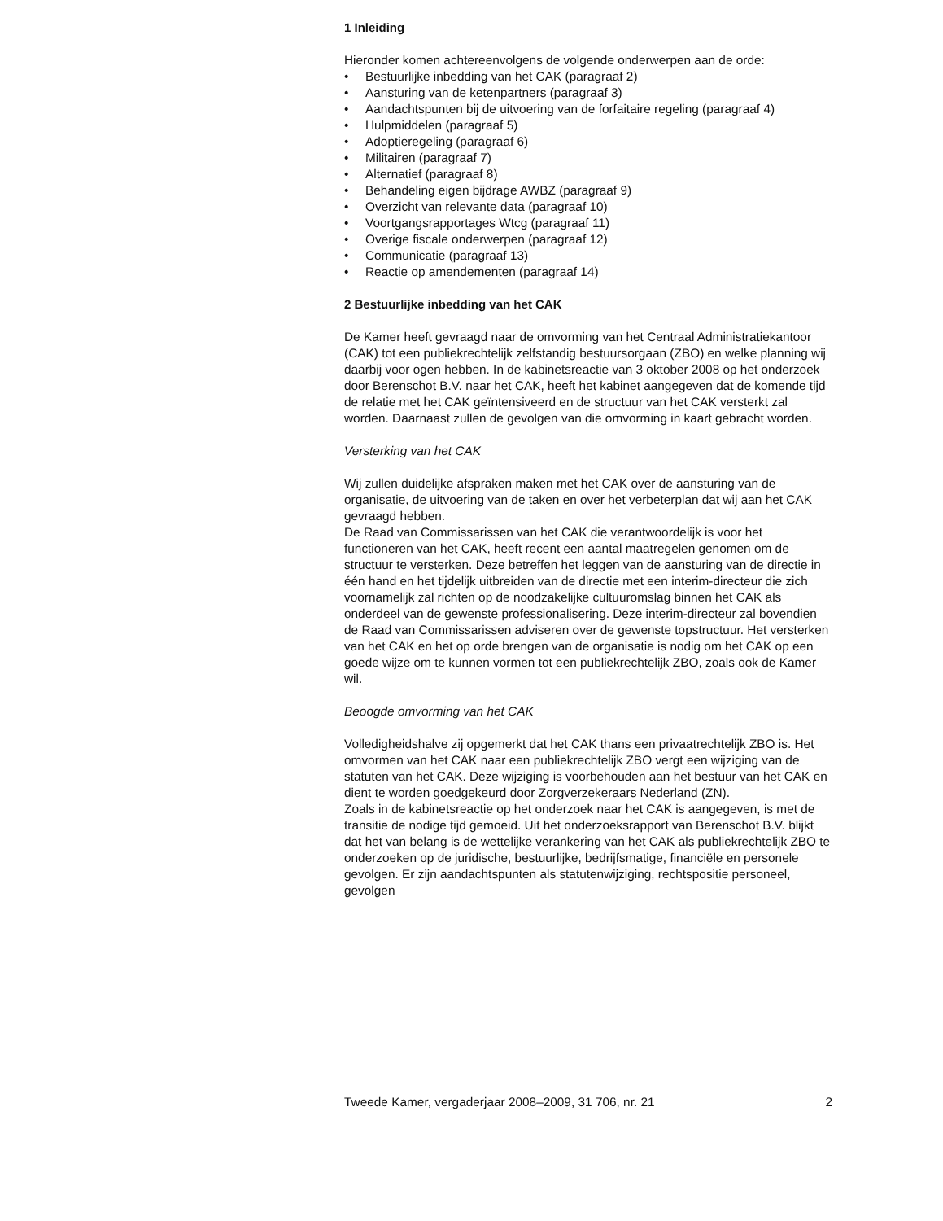1 Inleiding
Hieronder komen achtereenvolgens de volgende onderwerpen aan de orde:
• Bestuurlijke inbedding van het CAK (paragraaf 2)
• Aansturing van de ketenpartners (paragraaf 3)
• Aandachtspunten bij de uitvoering van de forfaitaire regeling (paragraaf 4)
• Hulpmiddelen (paragraaf 5)
• Adoptieregeling (paragraaf 6)
• Militairen (paragraaf 7)
• Alternatief (paragraaf 8)
• Behandeling eigen bijdrage AWBZ (paragraaf 9)
• Overzicht van relevante data (paragraaf 10)
• Voortgangsrapportages Wtcg (paragraaf 11)
• Overige fiscale onderwerpen (paragraaf 12)
• Communicatie (paragraaf 13)
• Reactie op amendementen (paragraaf 14)
2 Bestuurlijke inbedding van het CAK
De Kamer heeft gevraagd naar de omvorming van het Centraal Administratiekantoor (CAK) tot een publiekrechtelijk zelfstandig bestuursorgaan (ZBO) en welke planning wij daarbij voor ogen hebben. In de kabinetsreactie van 3 oktober 2008 op het onderzoek door Berenschot B.V. naar het CAK, heeft het kabinet aangegeven dat de komende tijd de relatie met het CAK geïntensiveerd en de structuur van het CAK versterkt zal worden. Daarnaast zullen de gevolgen van die omvorming in kaart gebracht worden.
Versterking van het CAK
Wij zullen duidelijke afspraken maken met het CAK over de aansturing van de organisatie, de uitvoering van de taken en over het verbeterplan dat wij aan het CAK gevraagd hebben.
De Raad van Commissarissen van het CAK die verantwoordelijk is voor het functioneren van het CAK, heeft recent een aantal maatregelen genomen om de structuur te versterken. Deze betreffen het leggen van de aansturing van de directie in één hand en het tijdelijk uitbreiden van de directie met een interim-directeur die zich voornamelijk zal richten op de noodzakelijke cultuuromslag binnen het CAK als onderdeel van de gewenste professionalisering. Deze interim-directeur zal bovendien de Raad van Commissarissen adviseren over de gewenste topstructuur. Het versterken van het CAK en het op orde brengen van de organisatie is nodig om het CAK op een goede wijze om te kunnen vormen tot een publiekrechtelijk ZBO, zoals ook de Kamer wil.
Beoogde omvorming van het CAK
Volledigheidshalve zij opgemerkt dat het CAK thans een privaatrechtelijk ZBO is. Het omvormen van het CAK naar een publiekrechtelijk ZBO vergt een wijziging van de statuten van het CAK. Deze wijziging is voorbehouden aan het bestuur van het CAK en dient te worden goedgekeurd door Zorgverzekeraars Nederland (ZN).
Zoals in de kabinetsreactie op het onderzoek naar het CAK is aangegeven, is met de transitie de nodige tijd gemoeid. Uit het onderzoeksrapport van Berenschot B.V. blijkt dat het van belang is de wettelijke verankering van het CAK als publiekrechtelijk ZBO te onderzoeken op de juridische, bestuurlijke, bedrijfsmatige, financiële en personele gevolgen. Er zijn aandachtspunten als statutenwijziging, rechtspositie personeel, gevolgen
Tweede Kamer, vergaderjaar 2008–2009, 31 706, nr. 21 2